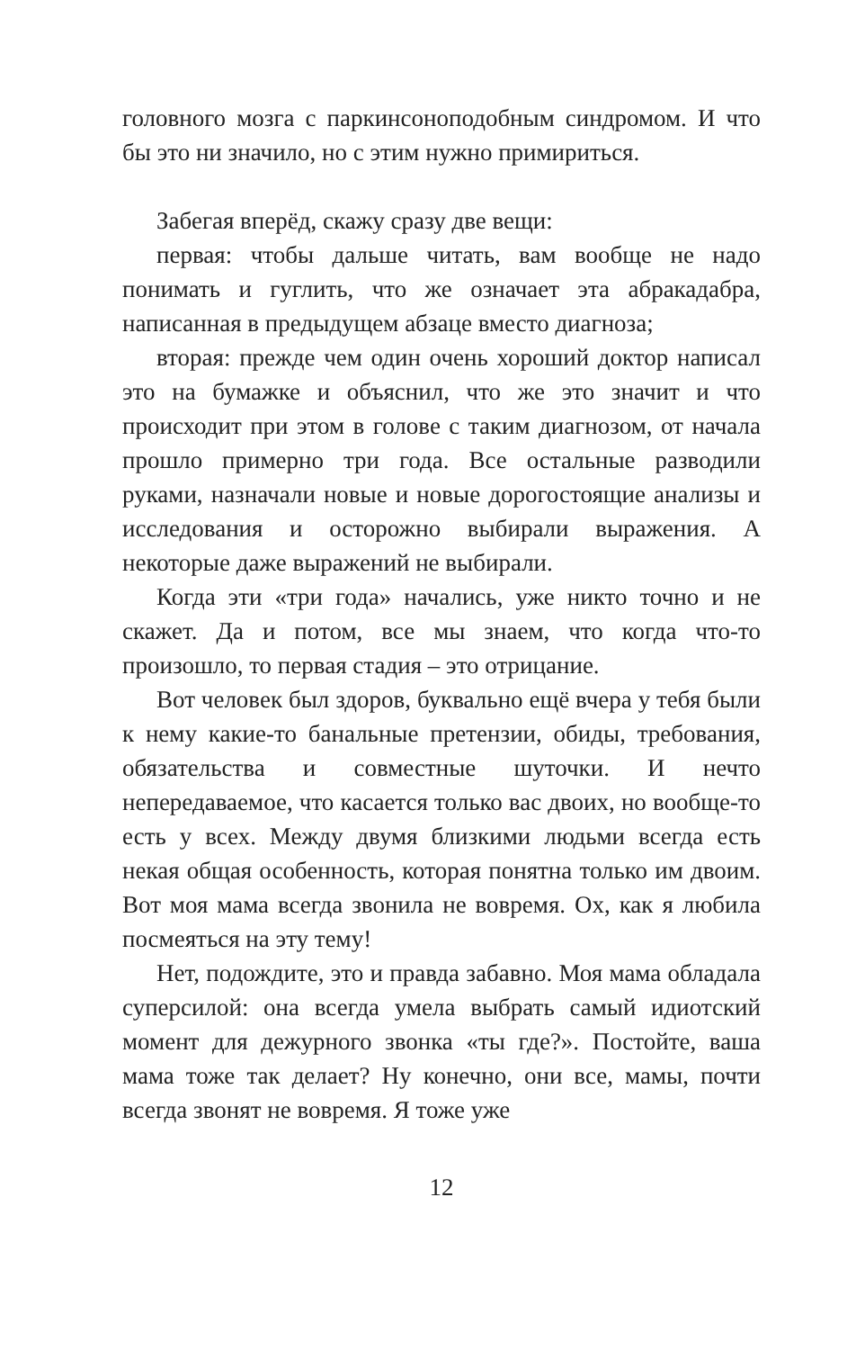головного мозга с паркинсоноподобным синдромом. И что бы это ни значило, но с этим нужно примириться.
Забегая вперёд, скажу сразу две вещи:
первая: чтобы дальше читать, вам вообще не надо понимать и гуглить, что же означает эта абракадабра, написанная в предыдущем абзаце вместо диагноза;
вторая: прежде чем один очень хороший доктор написал это на бумажке и объяснил, что же это значит и что происходит при этом в голове с таким диагнозом, от начала прошло примерно три года. Все остальные разводили руками, назначали новые и новые дорогостоящие анализы и исследования и осторожно выбирали выражения. А некоторые даже выражений не выбирали.
Когда эти «три года» начались, уже никто точно и не скажет. Да и потом, все мы знаем, что когда что-то произошло, то первая стадия – это отрицание.
Вот человек был здоров, буквально ещё вчера у тебя были к нему какие-то банальные претензии, обиды, требования, обязательства и совместные шуточки. И нечто непередаваемое, что касается только вас двоих, но вообще-то есть у всех. Между двумя близкими людьми всегда есть некая общая особенность, которая понятна только им двоим. Вот моя мама всегда звонила не вовремя. Ох, как я любила посмеяться на эту тему!
Нет, подождите, это и правда забавно. Моя мама обладала суперсилой: она всегда умела выбрать самый идиотский момент для дежурного звонка «ты где?». Постойте, ваша мама тоже так делает? Ну конечно, они все, мамы, почти всегда звонят не вовремя. Я тоже уже
12